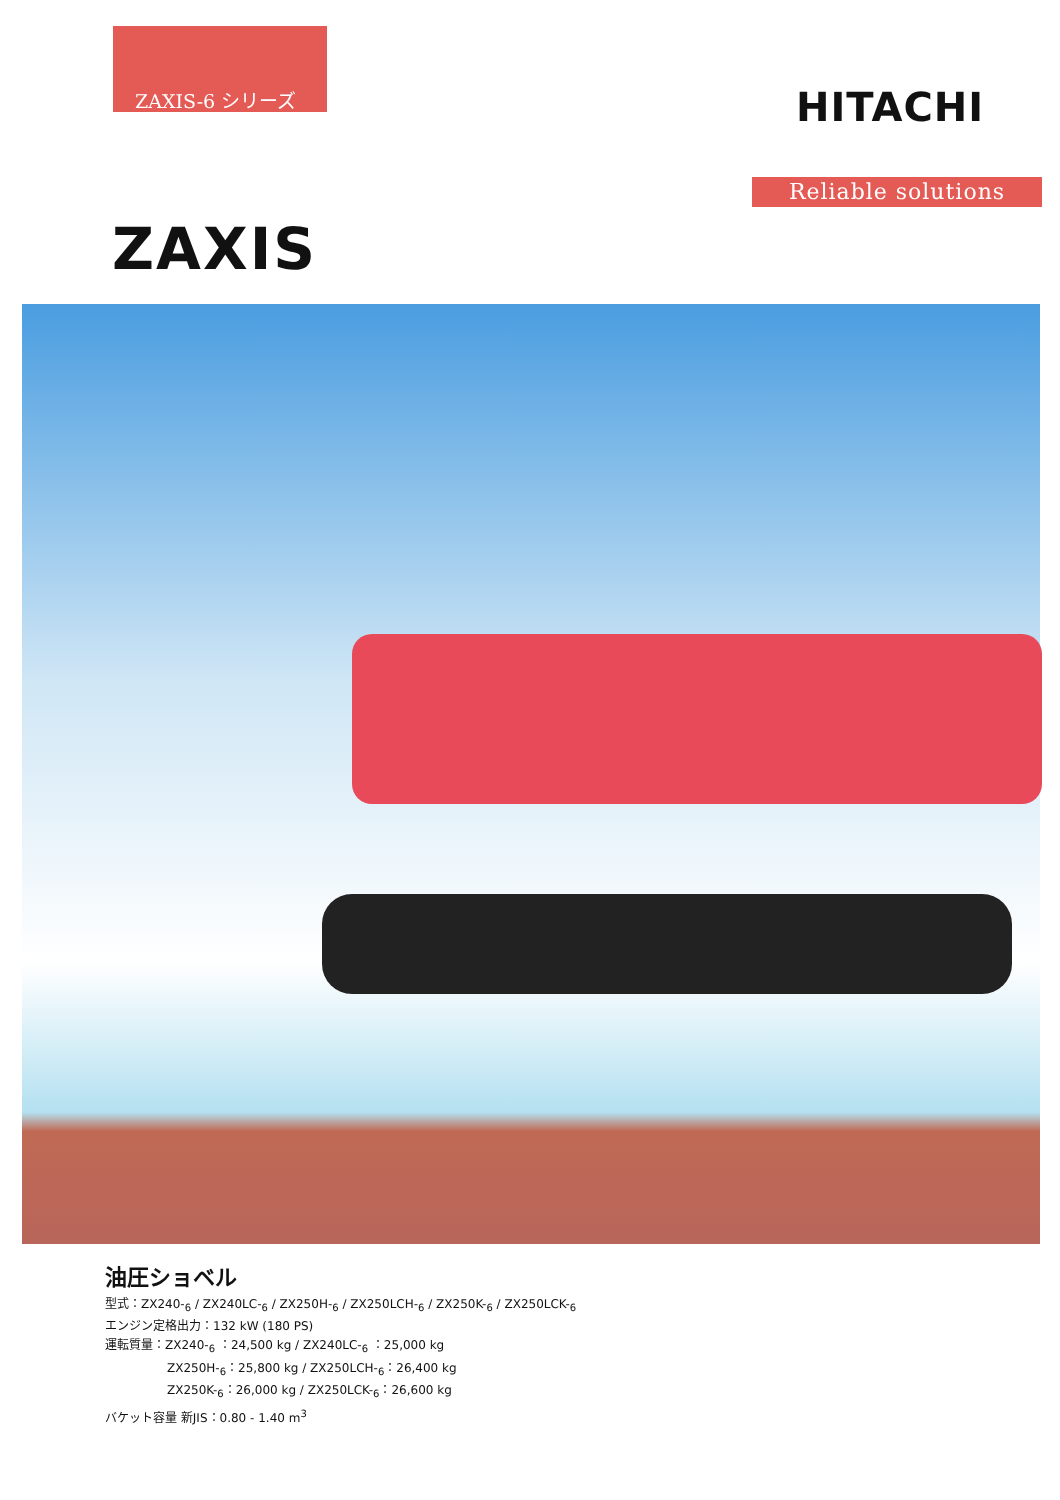ZAXIS-6 シリーズ
HITACHI
Reliable solutions
ZAXIS
油圧ショベル
型式：ZX240-<sub>6</sub> / ZX240LC-<sub>6</sub> / ZX250H-<sub>6</sub> / ZX250LCH-<sub>6</sub> / ZX250K-<sub>6</sub> / ZX250LCK-<sub>6</sub>
エンジン定格出力：132 kW (180 PS)
運転質量：ZX240-<sub>6</sub> ：24,500 kg / ZX240LC-<sub>6</sub> ：25,000 kg
ZX250H-<sub>6</sub>：25,800 kg / ZX250LCH-<sub>6</sub>：26,400 kg
ZX250K-<sub>6</sub>：26,000 kg / ZX250LCK-<sub>6</sub>：26,600 kg
バケット容量 新JIS：0.80 - 1.40 m<sup>3</sup>